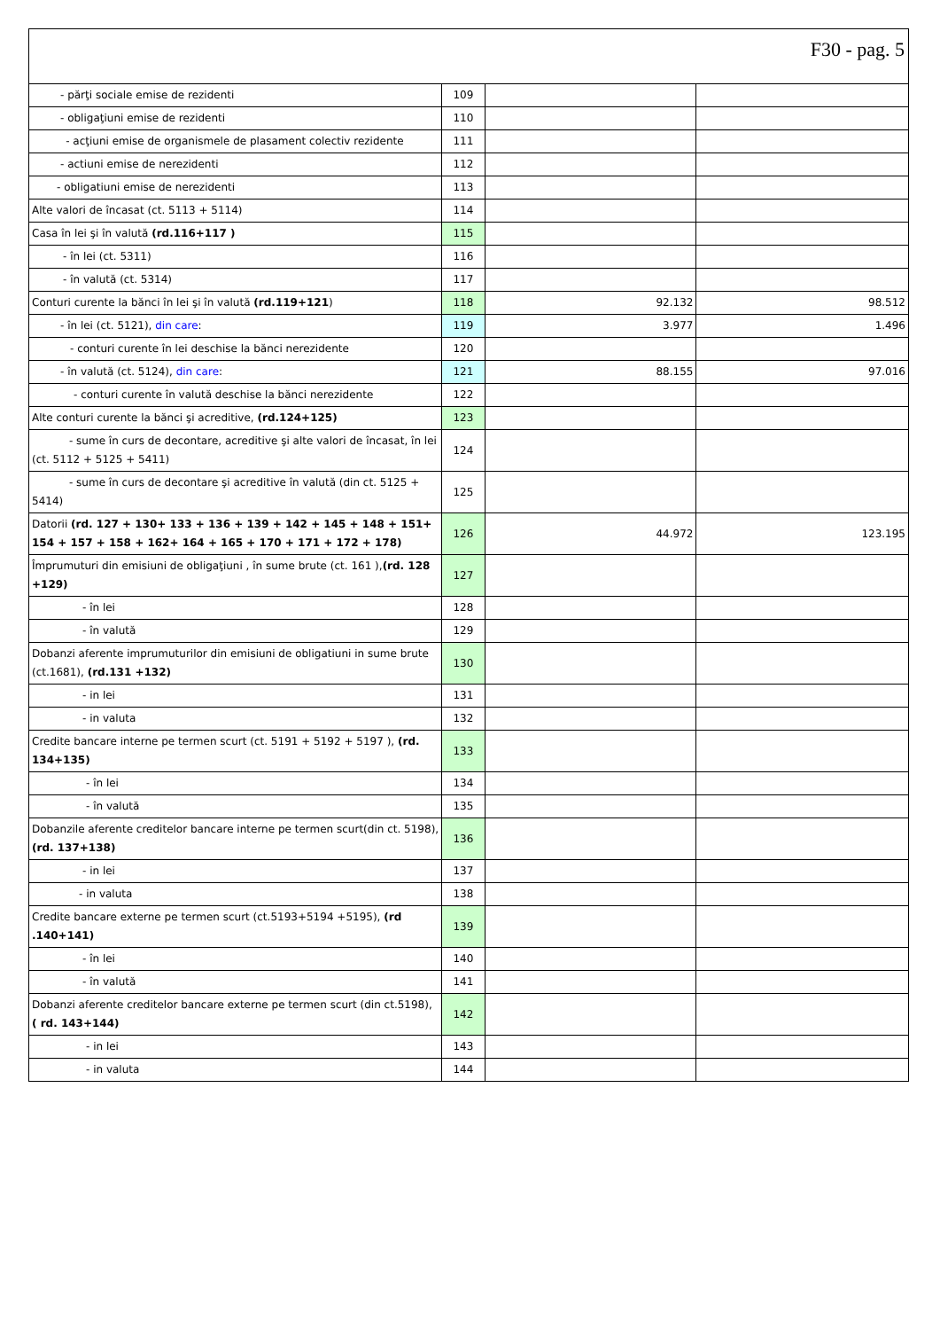F30 - pag. 5
| - părţi sociale emise de rezidenti | 109 | | |
| - obligaţiuni emise de rezidenti | 110 | | |
| - acţiuni emise de organismele de plasament colectiv rezidente | 111 | | |
| - actiuni emise de nerezidenti | 112 | | |
| - obligatiuni emise de nerezidenti | 113 | | |
| Alte valori de încasat (ct. 5113 + 5114) | 114 | | |
| Casa în lei şi în valută (rd.116+117 ) | 115 | | |
| - în lei (ct. 5311) | 116 | | |
| - în valută (ct. 5314) | 117 | | |
| Conturi curente la bănci în lei şi în valută (rd.119+121 ) | 118 | 92.132 | 98.512 |
| - în lei (ct. 5121), din care : | 119 | 3.977 | 1.496 |
| - conturi curente în lei deschise la bănci nerezidente | 120 | | |
| - în valută (ct. 5124), din care : | 121 | 88.155 | 97.016 |
| - conturi curente în valută deschise la bănci nerezidente | 122 | | |
| Alte conturi curente la bănci şi acreditive, (rd.124+125) | 123 | | |
| - sume în curs de decontare, acreditive şi alte valori de încasat, în lei (ct. 5112 + 5125 + 5411) | 124 | | |
| - sume în curs de decontare şi acreditive în valută (din ct. 5125 + 5414) | 125 | | |
| Datorii (rd. 127 + 130+ 133 + 136 + 139 + 142 + 145 + 148 + 151+ 154 + 157 + 158 + 162+ 164 + 165 + 170 + 171 + 172 + 178) | 126 | 44.972 | 123.195 |
| Împrumuturi din emisiuni de obligaţiuni , în sume brute (ct. 161 ), (rd. 128 +129) | 127 | | |
| - în lei | 128 | | |
| - în valută | 129 | | |
| Dobanzi aferente imprumuturilor din emisiuni de obligatiuni in sume brute (ct.1681), (rd.131 +132) | 130 | | |
| - in lei | 131 | | |
| - in valuta | 132 | | |
| Credite bancare interne pe termen scurt (ct. 5191 + 5192 + 5197 ), (rd. 134+135) | 133 | | |
| - în lei | 134 | | |
| - în valută | 135 | | |
| Dobanzile aferente creditelor bancare interne pe termen scurt(din ct. 5198), (rd. 137+138) | 136 | | |
| - in lei | 137 | | |
| - in valuta | 138 | | |
| Credite bancare externe pe termen scurt (ct.5193+5194 +5195), (rd .140+141) | 139 | | |
| - în lei | 140 | | |
| - în valută | 141 | | |
| Dobanzi aferente creditelor bancare externe pe termen scurt (din ct.5198), ( rd. 143+144) | 142 | | |
| - in lei | 143 | | |
| - in valuta | 144 | | |